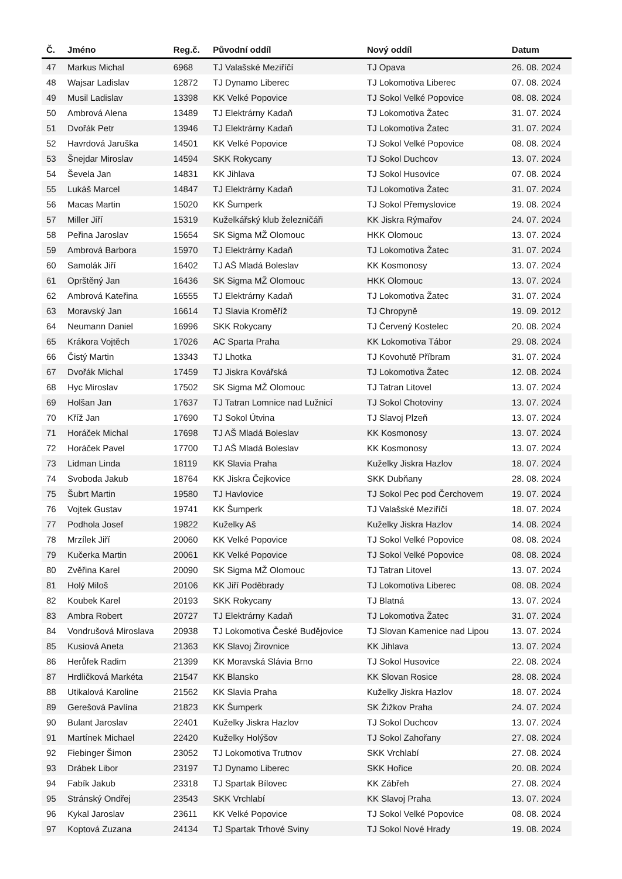| Č. | Jméno | Reg.č. | Původní oddíl | Nový oddíl | Datum |
| --- | --- | --- | --- | --- | --- |
| 47 | Markus Michal | 6968 | TJ Valašské Meziříčí | TJ Opava | 26. 08. 2024 |
| 48 | Wajsar Ladislav | 12872 | TJ Dynamo Liberec | TJ Lokomotiva Liberec | 07. 08. 2024 |
| 49 | Musil Ladislav | 13398 | KK Velké Popovice | TJ Sokol Velké Popovice | 08. 08. 2024 |
| 50 | Ambrová Alena | 13489 | TJ Elektrárny Kadaň | TJ Lokomotiva Žatec | 31. 07. 2024 |
| 51 | Dvořák Petr | 13946 | TJ Elektrárny Kadaň | TJ Lokomotiva Žatec | 31. 07. 2024 |
| 52 | Havrdová Jaruška | 14501 | KK Velké Popovice | TJ Sokol Velké Popovice | 08. 08. 2024 |
| 53 | Šnejdar Miroslav | 14594 | SKK Rokycany | TJ Sokol Duchcov | 13. 07. 2024 |
| 54 | Ševela Jan | 14831 | KK Jihlava | TJ Sokol Husovice | 07. 08. 2024 |
| 55 | Lukáš Marcel | 14847 | TJ Elektrárny Kadaň | TJ Lokomotiva Žatec | 31. 07. 2024 |
| 56 | Macas Martin | 15020 | KK Šumperk | TJ Sokol Přemyslovice | 19. 08. 2024 |
| 57 | Miller Jiří | 15319 | Kuželkářský klub železničáři | KK Jiskra Rýmařov | 24. 07. 2024 |
| 58 | Peřina Jaroslav | 15654 | SK Sigma MŽ Olomouc | HKK Olomouc | 13. 07. 2024 |
| 59 | Ambrová Barbora | 15970 | TJ Elektrárny Kadaň | TJ Lokomotiva Žatec | 31. 07. 2024 |
| 60 | Samolák Jiří | 16402 | TJ AŠ Mladá Boleslav | KK Kosmonosy | 13. 07. 2024 |
| 61 | Oprštěný Jan | 16436 | SK Sigma MŽ Olomouc | HKK Olomouc | 13. 07. 2024 |
| 62 | Ambrová Kateřina | 16555 | TJ Elektrárny Kadaň | TJ Lokomotiva Žatec | 31. 07. 2024 |
| 63 | Moravský Jan | 16614 | TJ Slavia Kroměříž | TJ Chropyně | 19. 09. 2012 |
| 64 | Neumann Daniel | 16996 | SKK Rokycany | TJ Červený Kostelec | 20. 08. 2024 |
| 65 | Krákora Vojtěch | 17026 | AC Sparta Praha | KK Lokomotiva Tábor | 29. 08. 2024 |
| 66 | Čistý Martin | 13343 | TJ Lhotka | TJ Kovohutě Příbram | 31. 07. 2024 |
| 67 | Dvořák Michal | 17459 | TJ Jiskra Kovářská | TJ Lokomotiva Žatec | 12. 08. 2024 |
| 68 | Hyc Miroslav | 17502 | SK Sigma MŽ Olomouc | TJ Tatran Litovel | 13. 07. 2024 |
| 69 | Holšan Jan | 17637 | TJ Tatran Lomnice nad Lužnicí | TJ Sokol Chotoviny | 13. 07. 2024 |
| 70 | Kříž Jan | 17690 | TJ Sokol Útvina | TJ Slavoj Plzeň | 13. 07. 2024 |
| 71 | Horáček Michal | 17698 | TJ AŠ Mladá Boleslav | KK Kosmonosy | 13. 07. 2024 |
| 72 | Horáček Pavel | 17700 | TJ AŠ Mladá Boleslav | KK Kosmonosy | 13. 07. 2024 |
| 73 | Lidman Linda | 18119 | KK Slavia Praha | Kuželky Jiskra Hazlov | 18. 07. 2024 |
| 74 | Svoboda Jakub | 18764 | KK Jiskra Čejkovice | SKK Dubňany | 28. 08. 2024 |
| 75 | Šubrt Martin | 19580 | TJ Havlovice | TJ Sokol Pec pod Čerchovem | 19. 07. 2024 |
| 76 | Vojtek Gustav | 19741 | KK Šumperk | TJ Valašské Meziříčí | 18. 07. 2024 |
| 77 | Podhola Josef | 19822 | Kuželky Aš | Kuželky Jiskra Hazlov | 14. 08. 2024 |
| 78 | Mrzílek Jiří | 20060 | KK Velké Popovice | TJ Sokol Velké Popovice | 08. 08. 2024 |
| 79 | Kučerka Martin | 20061 | KK Velké Popovice | TJ Sokol Velké Popovice | 08. 08. 2024 |
| 80 | Zvěřina Karel | 20090 | SK Sigma MŽ Olomouc | TJ Tatran Litovel | 13. 07. 2024 |
| 81 | Holý Miloš | 20106 | KK Jiří Poděbrady | TJ Lokomotiva Liberec | 08. 08. 2024 |
| 82 | Koubek Karel | 20193 | SKK Rokycany | TJ Blatná | 13. 07. 2024 |
| 83 | Ambra Robert | 20727 | TJ Elektrárny Kadaň | TJ Lokomotiva Žatec | 31. 07. 2024 |
| 84 | Vondrušová Miroslava | 20938 | TJ Lokomotiva České Budějovice | TJ Slovan Kamenice nad Lipou | 13. 07. 2024 |
| 85 | Kusiová Aneta | 21363 | KK Slavoj Žirovnice | KK Jihlava | 13. 07. 2024 |
| 86 | Herůfek Radim | 21399 | KK Moravská Slávia Brno | TJ Sokol Husovice | 22. 08. 2024 |
| 87 | Hrdličková Markéta | 21547 | KK Blansko | KK Slovan Rosice | 28. 08. 2024 |
| 88 | Utikalová Karoline | 21562 | KK Slavia Praha | Kuželky Jiskra Hazlov | 18. 07. 2024 |
| 89 | Gerešová Pavlína | 21823 | KK Šumperk | SK Žižkov Praha | 24. 07. 2024 |
| 90 | Bulant Jaroslav | 22401 | Kuželky Jiskra Hazlov | TJ Sokol Duchcov | 13. 07. 2024 |
| 91 | Martínek Michael | 22420 | Kuželky Holýšov | TJ Sokol Zahořany | 27. 08. 2024 |
| 92 | Fiebinger Šimon | 23052 | TJ Lokomotiva Trutnov | SKK Vrchlabí | 27. 08. 2024 |
| 93 | Drábek Libor | 23197 | TJ Dynamo Liberec | SKK Hořice | 20. 08. 2024 |
| 94 | Fabík Jakub | 23318 | TJ Spartak Bílovec | KK Zábřeh | 27. 08. 2024 |
| 95 | Stránský Ondřej | 23543 | SKK Vrchlabí | KK Slavoj Praha | 13. 07. 2024 |
| 96 | Kykal Jaroslav | 23611 | KK Velké Popovice | TJ Sokol Velké Popovice | 08. 08. 2024 |
| 97 | Koptová Zuzana | 24134 | TJ Spartak Trhové Sviny | TJ Sokol Nové Hrady | 19. 08. 2024 |